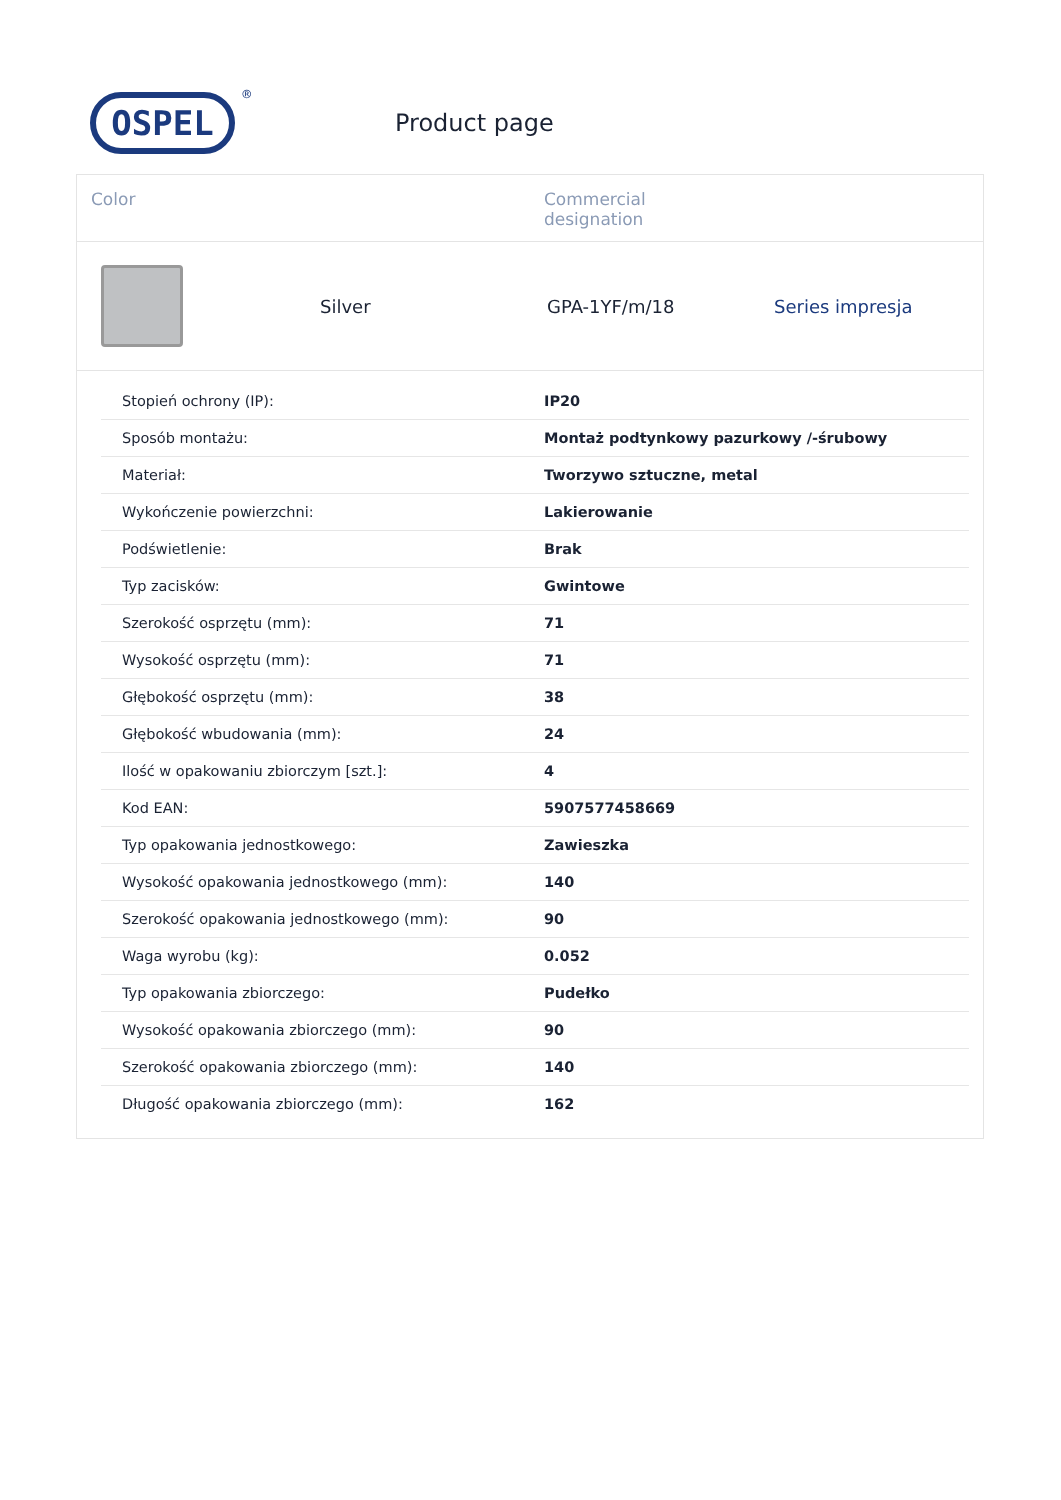OSPEL<sup>®</sup>
Product page
Color Commercial
designation
Silver GPA-1YF/m/18 Series impresja
| Stopień ochrony (IP): | IP20 |
| Sposób montażu: | Montaż podtynkowy pazurkowy /-śrubowy |
| Materiał: | Tworzywo sztuczne, metal |
| Wykończenie powierzchni: | Lakierowanie |
| Podświetlenie: | Brak |
| Typ zacisków: | Gwintowe |
| Szerokość osprzętu (mm): | 71 |
| Wysokość osprzętu (mm): | 71 |
| Głębokość osprzętu (mm): | 38 |
| Głębokość wbudowania (mm): | 24 |
| Ilość w opakowaniu zbiorczym [szt.]: | 4 |
| Kod EAN: | 5907577458669 |
| Typ opakowania jednostkowego: | Zawieszka |
| Wysokość opakowania jednostkowego (mm): | 140 |
| Szerokość opakowania jednostkowego (mm): | 90 |
| Waga wyrobu (kg): | 0.052 |
| Typ opakowania zbiorczego: | Pudełko |
| Wysokość opakowania zbiorczego (mm): | 90 |
| Szerokość opakowania zbiorczego (mm): | 140 |
| Długość opakowania zbiorczego (mm): | 162 |